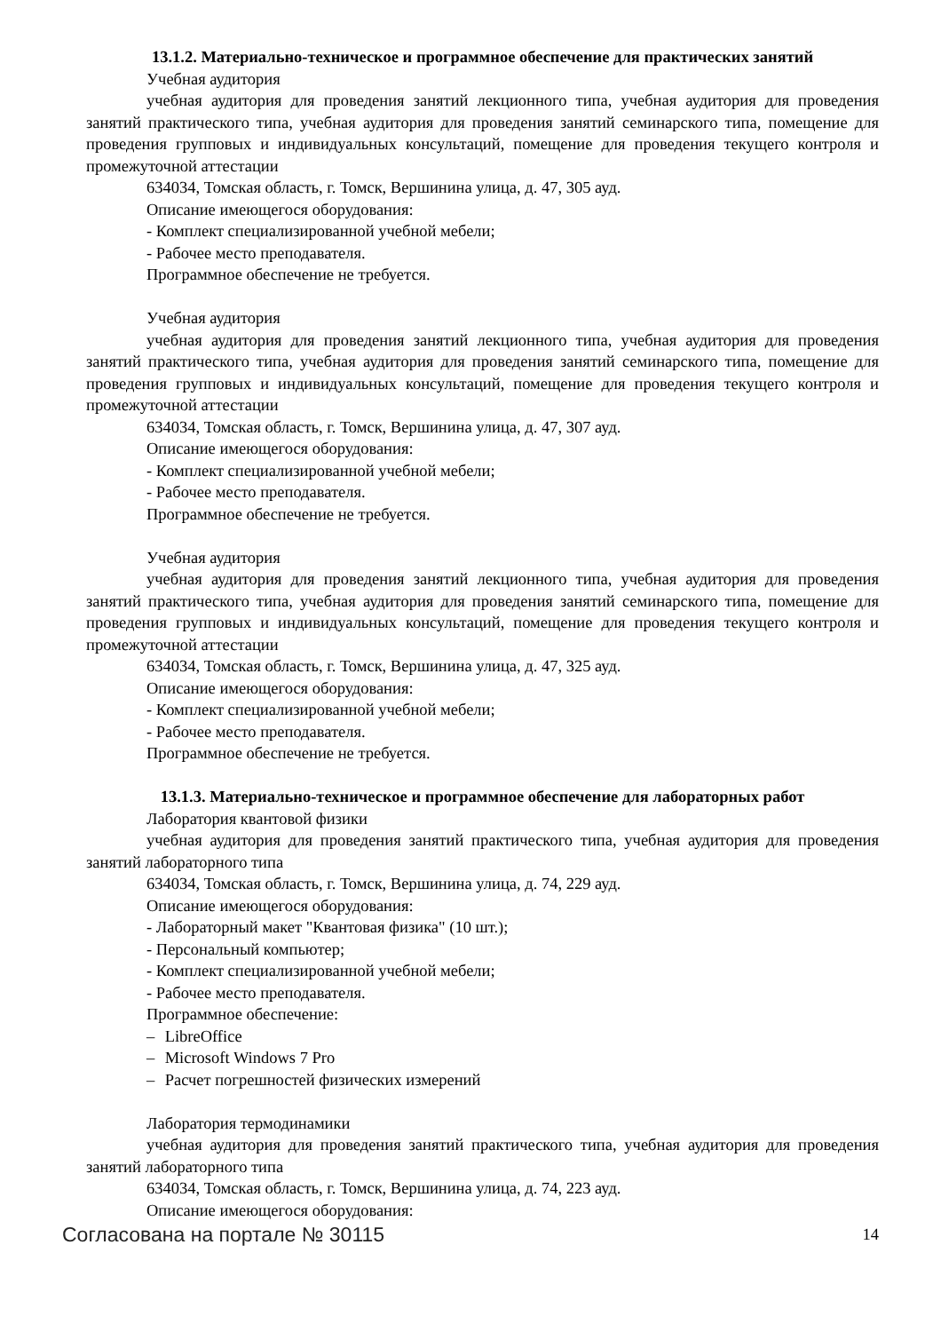13.1.2. Материально-техническое и программное обеспечение для практических занятий
Учебная аудитория
учебная аудитория для проведения занятий лекционного типа, учебная аудитория для проведения занятий практического типа, учебная аудитория для проведения занятий семинарского типа, помещение для проведения групповых и индивидуальных консультаций, помещение для проведения текущего контроля и промежуточной аттестации
634034, Томская область, г. Томск, Вершинина улица, д. 47, 305 ауд.
Описание имеющегося оборудования:
- Комплект специализированной учебной мебели;
- Рабочее место преподавателя.
Программное обеспечение не требуется.
Учебная аудитория
учебная аудитория для проведения занятий лекционного типа, учебная аудитория для проведения занятий практического типа, учебная аудитория для проведения занятий семинарского типа, помещение для проведения групповых и индивидуальных консультаций, помещение для проведения текущего контроля и промежуточной аттестации
634034, Томская область, г. Томск, Вершинина улица, д. 47, 307 ауд.
Описание имеющегося оборудования:
- Комплект специализированной учебной мебели;
- Рабочее место преподавателя.
Программное обеспечение не требуется.
Учебная аудитория
учебная аудитория для проведения занятий лекционного типа, учебная аудитория для проведения занятий практического типа, учебная аудитория для проведения занятий семинарского типа, помещение для проведения групповых и индивидуальных консультаций, помещение для проведения текущего контроля и промежуточной аттестации
634034, Томская область, г. Томск, Вершинина улица, д. 47, 325 ауд.
Описание имеющегося оборудования:
- Комплект специализированной учебной мебели;
- Рабочее место преподавателя.
Программное обеспечение не требуется.
13.1.3. Материально-техническое и программное обеспечение для лабораторных работ
Лаборатория квантовой физики
учебная аудитория для проведения занятий практического типа, учебная аудитория для проведения занятий лабораторного типа
634034, Томская область, г. Томск, Вершинина улица, д. 74, 229 ауд.
Описание имеющегося оборудования:
- Лабораторный макет "Квантовая физика" (10 шт.);
- Персональный компьютер;
- Комплект специализированной учебной мебели;
- Рабочее место преподавателя.
Программное обеспечение:
– LibreOffice
– Microsoft Windows 7 Pro
– Расчет погрешностей физических измерений
Лаборатория термодинамики
учебная аудитория для проведения занятий практического типа, учебная аудитория для проведения занятий лабораторного типа
634034, Томская область, г. Томск, Вершинина улица, д. 74, 223 ауд.
Описание имеющегося оборудования:
Согласована на портале № 30115 14